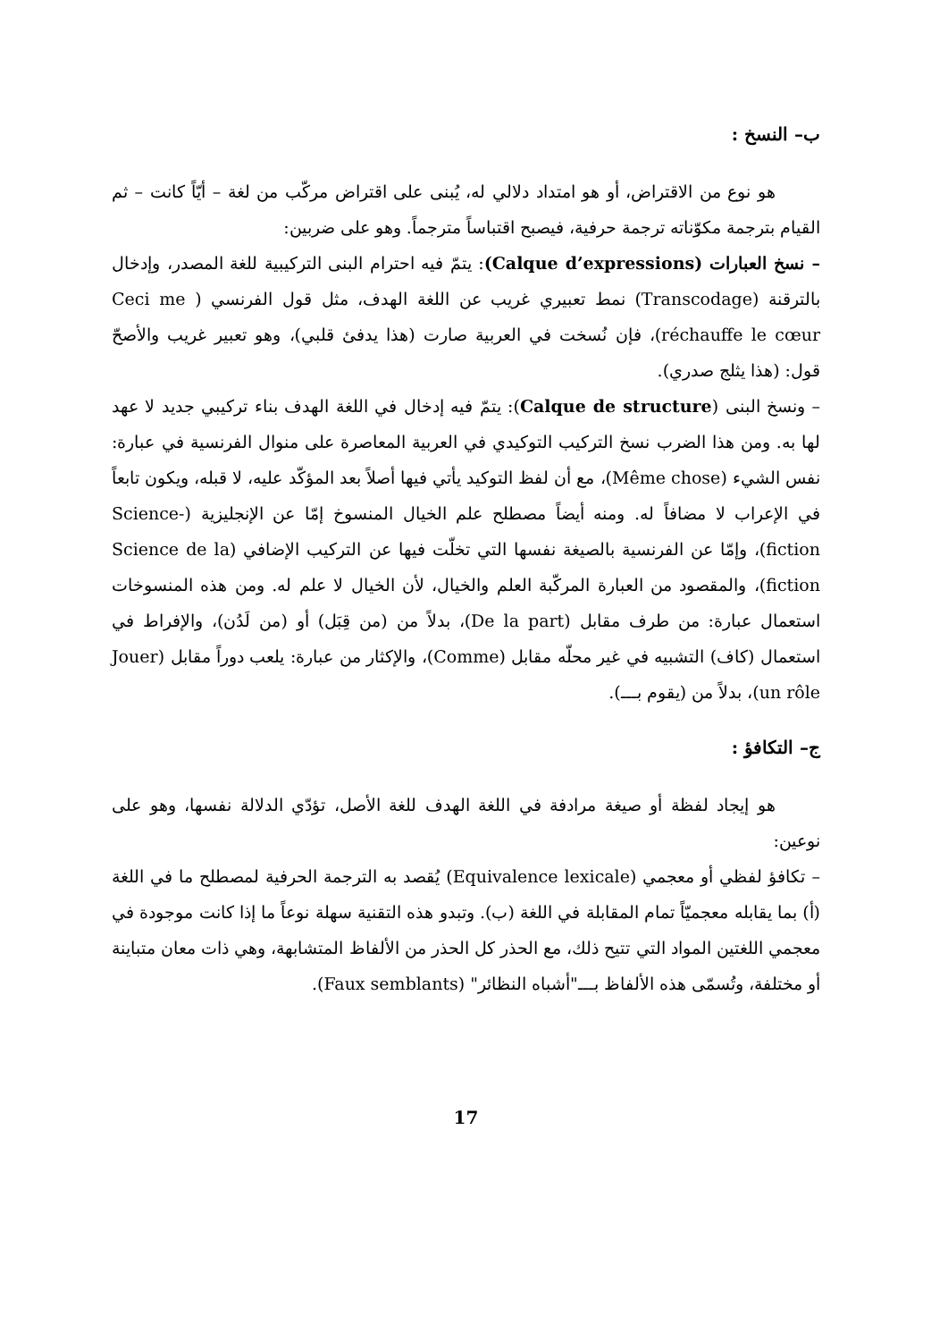ب– النسخ :
هو نوع من الاقتراض، أو هو امتداد دلالي له، يُبنى على اقتراض مركّب من لغة – أيّاً كانت – ثم القيام بترجمة مكوّناته ترجمة حرفية، فيصبح اقتباساً مترجماً. وهو على ضربين:
– نسخ العبارات (Calque d’expressions): يتمّ فيه احترام البنى التركيبية للغة المصدر، وإدخال بالترقنة (Transcodage) نمط تعبيري غريب عن اللغة الهدف، مثل قول الفرنسي ( Ceci me réchauffe le cœur)، فإن نُسخت في العربية صارت (هذا يدفئ قلبي)، وهو تعبير غريب والأصحّ قول: (هذا يثلج صدري).
– ونسخ البنى (Calque de structure): يتمّ فيه إدخال في اللغة الهدف بناء تركيبي جديد لا عهد لها به. ومن هذا الضرب نسخ التركيب التوكيدي في العربية المعاصرة على منوال الفرنسية في عبارة: نفس الشيء (Même chose)، مع أن لفظ التوكيد يأتي فيها أصلاً بعد المؤكّد عليه، لا قبله، ويكون تابعاً في الإعراب لا مضافاً له. ومنه أيضاً مصطلح علم الخيال المنسوخ إمّا عن الإنجليزية (Science-fiction)، وإمّا عن الفرنسية بالصيغة نفسها التي تخلّت فيها عن التركيب الإضافي (Science de la fiction)، والمقصود من العبارة المركّبة العلم والخيال، لأن الخيال لا علم له. ومن هذه المنسوخات استعمال عبارة: من طرف مقابل (De la part)، بدلاً من (من قِبَل) أو (من لَدُن)، والإفراط في استعمال (كاف) التشبيه في غير محلّه مقابل (Comme)، والإكثار من عبارة: يلعب دوراً مقابل (Jouer un rôle)، بدلاً من (يقوم بـــ).
ج– التكافؤ :
هو إيجاد لفظة أو صيغة مرادفة في اللغة الهدف للغة الأصل، تؤدّي الدلالة نفسها، وهو على نوعين:
– تكافؤ لفظي أو معجمي (Equivalence lexicale) يُقصد به الترجمة الحرفية لمصطلح ما في اللغة (أ) بما يقابله معجميّاً تمام المقابلة في اللغة (ب). وتبدو هذه التقنية سهلة نوعاً ما إذا كانت موجودة في معجمي اللغتين المواد التي تتيح ذلك، مع الحذر كل الحذر من الألفاظ المتشابهة، وهي ذات معان متباينة أو مختلفة، وتُسمّى هذه الألفاظ بـــ"أشباه النظائر" (Faux semblants).
17